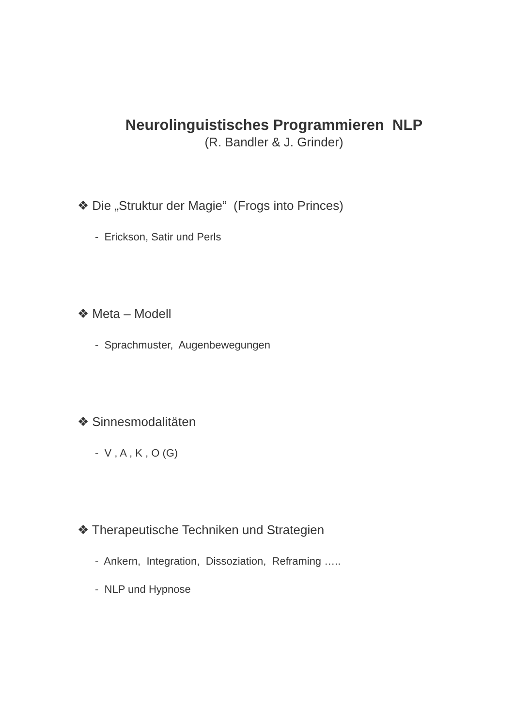Neurolinguistisches Programmieren NLP
(R. Bandler & J. Grinder)
❖ Die „Struktur der Magie“ (Frogs into Princes)
- Erickson, Satir und Perls
❖ Meta – Modell
- Sprachmuster, Augenbewegungen
❖ Sinnesmodalitäten
- V , A , K , O (G)
❖ Therapeutische Techniken und Strategien
- Ankern, Integration, Dissoziation, Reframing …..
- NLP und Hypnose